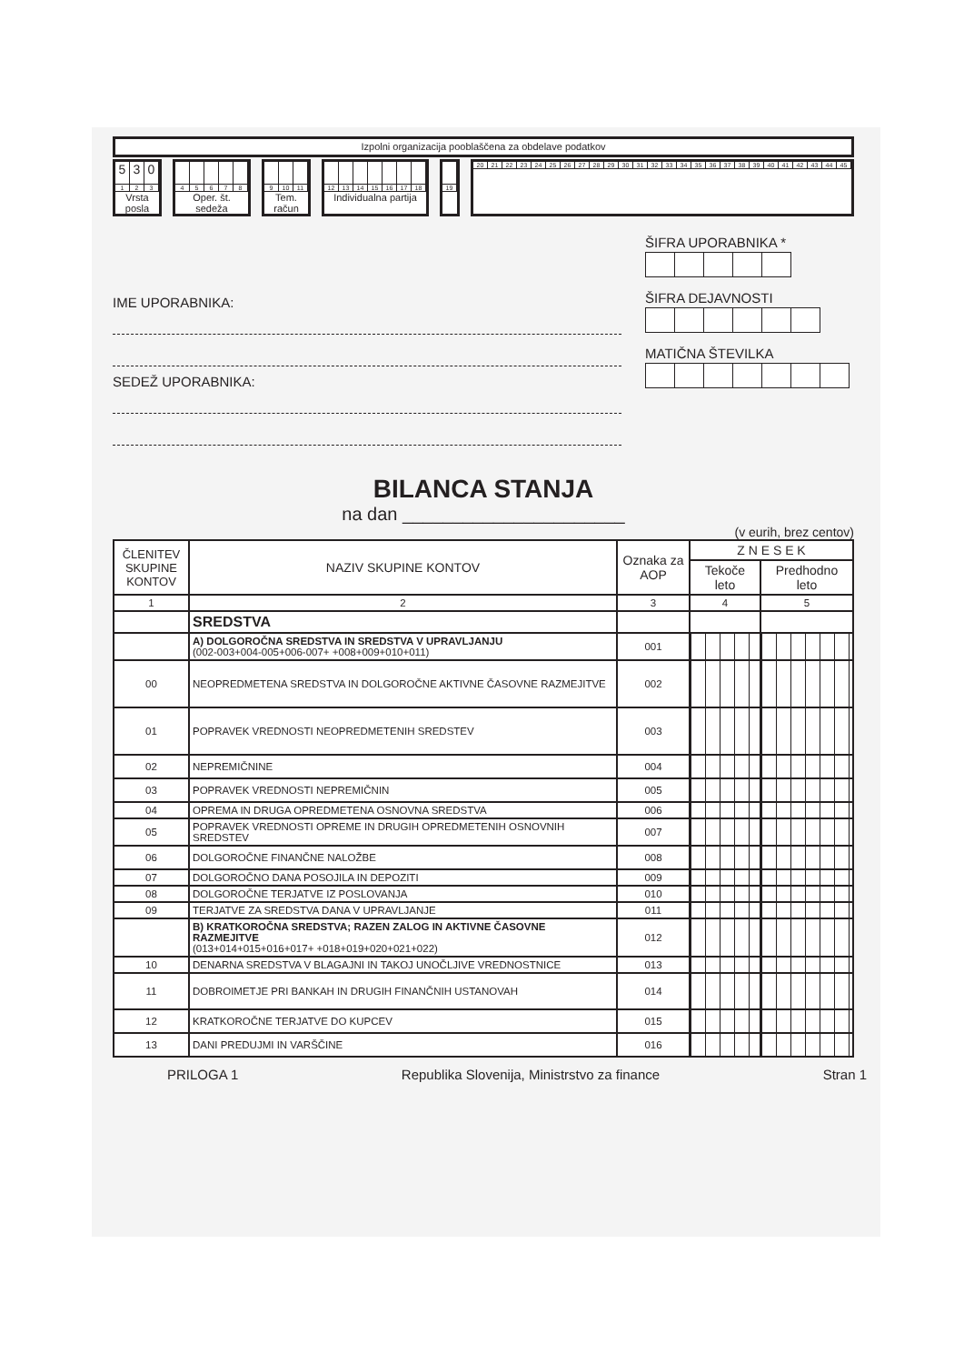Izpolni organizacija pooblaščena za obdelave podatkov
530
123
Vrsta
posla
45678
Oper. št.
sedeža
9 10 11
Tem.
račun
12 13 14 15 16 17 18
Individualna partija
19
20 21 22 23 24 25 26 27 28 29 30 31 32 33 34 35 36 37 38 39 40 41 42 43 44 45
IME UPORABNIKA:
SEDEŽ UPORABNIKA:
ŠIFRA UPORABNIKA *
ŠIFRA DEJAVNOSTI
MATIČNA ŠTEVILKA
BILANCA STANJA
na dan ______________________
(v eurih, brez centov)
| ČLENITEV SKUPINE KONTOV | NAZIV SKUPINE KONTOV | Oznaka za AOP | Z N E S E K | |
| --- | --- | --- | --- | --- |
| | | | Tekoče leto | Predhodno leto |
| 1 | 2 | 3 | 4 | 5 |
| | SREDSTVA | | | |
| | A) DOLGOROČNA SREDSTVA IN SREDSTVA V UPRAVLJANJU (002-003+004-005+006-007+ +008+009+010+011) | 001 | | |
| 00 | NEOPREDMETENA SREDSTVA IN DOLGOROČNE AKTIVNE ČASOVNE RAZMEJITVE | 002 | | |
| 01 | POPRAVEK VREDNOSTI NEOPREDMETENIH SREDSTEV | 003 | | |
| 02 | NEPREMIČNINE | 004 | | |
| 03 | POPRAVEK VREDNOSTI NEPREMIČNIN | 005 | | |
| 04 | OPREMA IN DRUGA OPREDMETENA OSNOVNA SREDSTVA | 006 | | |
| 05 | POPRAVEK VREDNOSTI OPREME IN DRUGIH OPREDMETENIH OSNOVNIH SREDSTEV | 007 | | |
| 06 | DOLGOROČNE FINANČNE NALOŽBE | 008 | | |
| 07 | DOLGOROČNO DANA POSOJILA IN DEPOZITI | 009 | | |
| 08 | DOLGOROČNE TERJATVE IZ POSLOVANJA | 010 | | |
| 09 | TERJATVE ZA SREDSTVA DANA V UPRAVLJANJE | 011 | | |
| | B) KRATKOROČNA SREDSTVA; RAZEN ZALOG IN AKTIVNE ČASOVNE RAZMEJITVE (013+014+015+016+017+ +018+019+020+021+022) | 012 | | |
| 10 | DENARNA SREDSTVA V BLAGAJNI IN TAKOJ UNOČLJIVE VREDNOSTNICE | 013 | | |
| 11 | DOBROIMETJE PRI BANKAH IN DRUGIH FINANČNIH USTANOVAH | 014 | | |
| 12 | KRATKOROČNE TERJATVE DO KUPCEV | 015 | | |
| 13 | DANI PREDUJMI IN VARŠČINE | 016 | | |
PRILOGA 1 Republika Slovenija, Ministrstvo za finance Stran 1